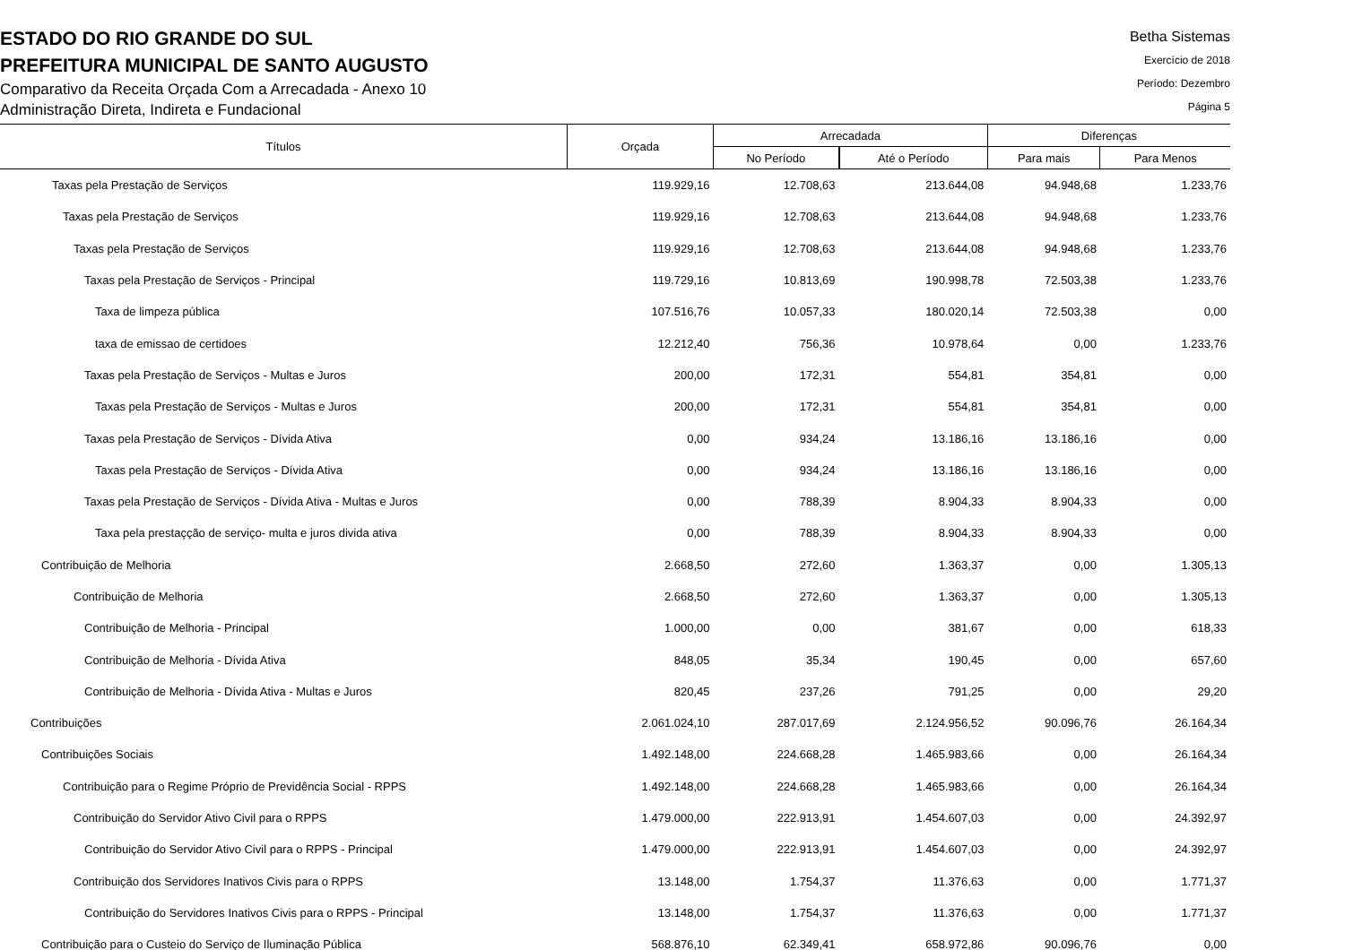ESTADO DO RIO GRANDE DO SUL
PREFEITURA MUNICIPAL DE SANTO AUGUSTO
Comparativo da Receita Orçada Com a Arrecadada - Anexo 10
Administração Direta, Indireta e Fundacional
Betha Sistemas
Exercício de 2018
Período: Dezembro
Página 5
| Títulos | Orçada | Arrecadada | | Diferenças | |
| --- | --- | --- | --- | --- | --- |
| | | No Período | Até o Período | Para mais | Para Menos |
| Taxas pela Prestação de Serviços | 119.929,16 | 12.708,63 | 213.644,08 | 94.948,68 | 1.233,76 |
| Taxas pela Prestação de Serviços | 119.929,16 | 12.708,63 | 213.644,08 | 94.948,68 | 1.233,76 |
| Taxas pela Prestação de Serviços | 119.929,16 | 12.708,63 | 213.644,08 | 94.948,68 | 1.233,76 |
| Taxas pela Prestação de Serviços - Principal | 119.729,16 | 10.813,69 | 190.998,78 | 72.503,38 | 1.233,76 |
| Taxa de limpeza pública | 107.516,76 | 10.057,33 | 180.020,14 | 72.503,38 | 0,00 |
| taxa de emissao de certidoes | 12.212,40 | 756,36 | 10.978,64 | 0,00 | 1.233,76 |
| Taxas pela Prestação de Serviços - Multas e Juros | 200,00 | 172,31 | 554,81 | 354,81 | 0,00 |
| Taxas pela Prestação de Serviços - Multas e Juros | 200,00 | 172,31 | 554,81 | 354,81 | 0,00 |
| Taxas pela Prestação de Serviços - Dívida Ativa | 0,00 | 934,24 | 13.186,16 | 13.186,16 | 0,00 |
| Taxas pela Prestação de Serviços - Dívida Ativa | 0,00 | 934,24 | 13.186,16 | 13.186,16 | 0,00 |
| Taxas pela Prestação de Serviços - Dívida Ativa - Multas e Juros | 0,00 | 788,39 | 8.904,33 | 8.904,33 | 0,00 |
| Taxa pela prestaçção de serviço- multa e juros divida ativa | 0,00 | 788,39 | 8.904,33 | 8.904,33 | 0,00 |
| Contribuição de Melhoria | 2.668,50 | 272,60 | 1.363,37 | 0,00 | 1.305,13 |
| Contribuição de Melhoria | 2.668,50 | 272,60 | 1.363,37 | 0,00 | 1.305,13 |
| Contribuição de Melhoria - Principal | 1.000,00 | 0,00 | 381,67 | 0,00 | 618,33 |
| Contribuição de Melhoria - Dívida Ativa | 848,05 | 35,34 | 190,45 | 0,00 | 657,60 |
| Contribuição de Melhoria - Dívida Ativa - Multas e Juros | 820,45 | 237,26 | 791,25 | 0,00 | 29,20 |
| Contribuições | 2.061.024,10 | 287.017,69 | 2.124.956,52 | 90.096,76 | 26.164,34 |
| Contribuições Sociais | 1.492.148,00 | 224.668,28 | 1.465.983,66 | 0,00 | 26.164,34 |
| Contribuição para o Regime Próprio de Previdência Social - RPPS | 1.492.148,00 | 224.668,28 | 1.465.983,66 | 0,00 | 26.164,34 |
| Contribuição do Servidor Ativo Civil para o RPPS | 1.479.000,00 | 222.913,91 | 1.454.607,03 | 0,00 | 24.392,97 |
| Contribuição do Servidor Ativo Civil para o RPPS - Principal | 1.479.000,00 | 222.913,91 | 1.454.607,03 | 0,00 | 24.392,97 |
| Contribuição dos Servidores Inativos Civis para o RPPS | 13.148,00 | 1.754,37 | 11.376,63 | 0,00 | 1.771,37 |
| Contribuição do Servidores Inativos Civis para o RPPS - Principal | 13.148,00 | 1.754,37 | 11.376,63 | 0,00 | 1.771,37 |
| Contribuição para o Custeio do Serviço de Iluminação Pública | 568.876,10 | 62.349,41 | 658.972,86 | 90.096,76 | 0,00 |